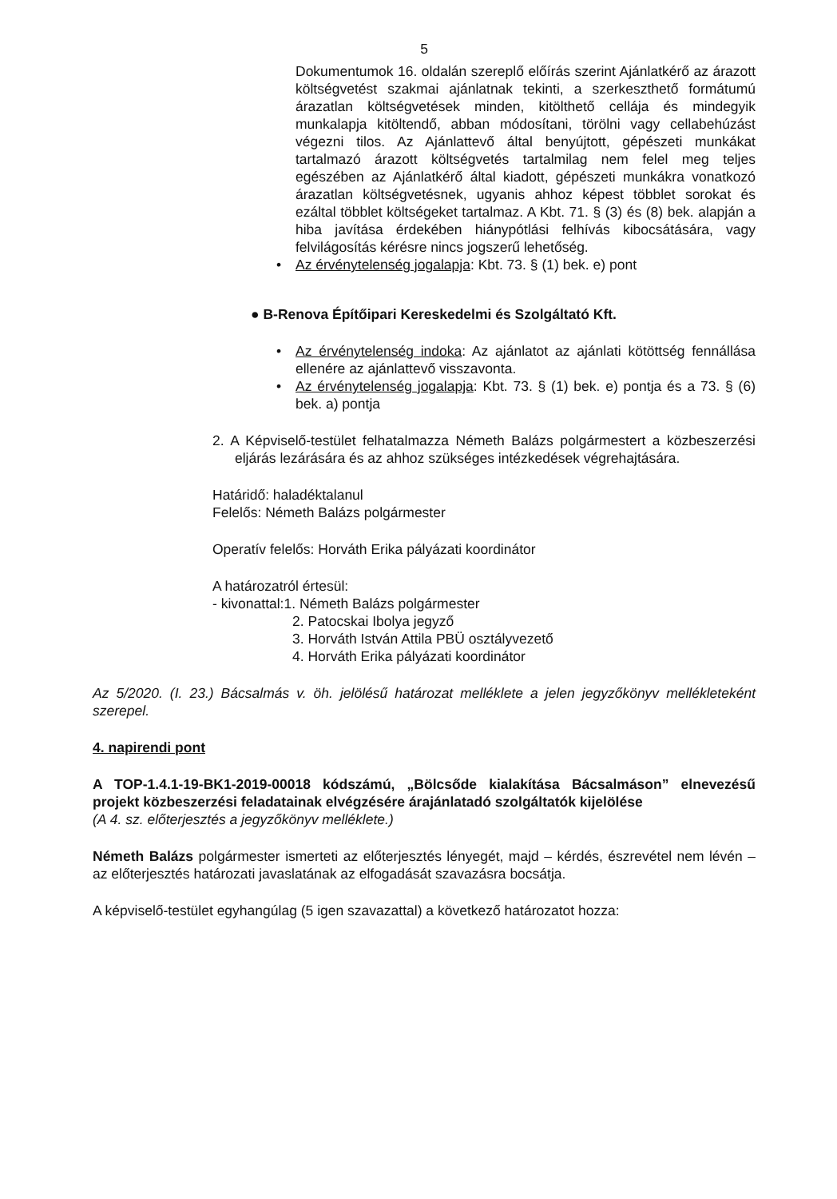5
Dokumentumok 16. oldalán szereplő előírás szerint Ajánlatkérő az árazott költségvetést szakmai ajánlatnak tekinti, a szerkeszthető formátumú árazatlan költségvetések minden, kitölthető cellája és mindegyik munkalapja kitöltendő, abban módosítani, törölni vagy cellabehúzást végezni tilos. Az Ajánlattevő által benyújtott, gépészeti munkákat tartalmazó árazott költségvetés tartalmilag nem felel meg teljes egészében az Ajánlatkérő által kiadott, gépészeti munkákra vonatkozó árazatlan költségvetésnek, ugyanis ahhoz képest többlet sorokat és ezáltal többlet költségeket tartalmaz. A Kbt. 71. § (3) és (8) bek. alapján a hiba javítása érdekében hiánypótlási felhívás kibocsátására, vagy felvilágosítás kérésre nincs jogszerű lehetőség.
• Az érvénytelenség jogalapja: Kbt. 73. § (1) bek. e) pont
● B-Renova Építőipari Kereskedelmi és Szolgáltató Kft.
• Az érvénytelenség indoka: Az ajánlatot az ajánlati kötöttség fennállása ellenére az ajánlattevő visszavonta.
• Az érvénytelenség jogalapja: Kbt. 73. § (1) bek. e) pontja és a 73. § (6) bek. a) pontja
2. A Képviselő-testület felhatalmazza Németh Balázs polgármestert a közbeszerzési eljárás lezárására és az ahhoz szükséges intézkedések végrehajtására.
Határidő: haladéktalanul
Felelős: Németh Balázs polgármester
Operatív felelős: Horváth Erika pályázati koordinátor
A határozatról értesül:
- kivonattal:1. Németh Balázs polgármester
2. Patocskai Ibolya jegyző
3. Horváth István Attila PBÜ osztályvezető
4. Horváth Erika pályázati koordinátor
Az 5/2020. (I. 23.) Bácsalmás v. öh. jelölésű határozat melléklete a jelen jegyzőkönyv mellékleteként szerepel.
4. napirendi pont
A TOP-1.4.1-19-BK1-2019-00018 kódszámú, „Bölcsőde kialakítása Bácsalmáson” elnevezésű projekt közbeszerzési feladatainak elvégzésére árajánlatadó szolgáltatók kijelölése
(A 4. sz. előterjesztés a jegyzőkönyv melléklete.)
Németh Balázs polgármester ismerteti az előterjesztés lényegét, majd – kérdés, észrevétel nem lévén – az előterjesztés határozati javaslatának az elfogadását szavazásra bocsátja.
A képviselő-testület egyhangúlag (5 igen szavazattal) a következő határozatot hozza: